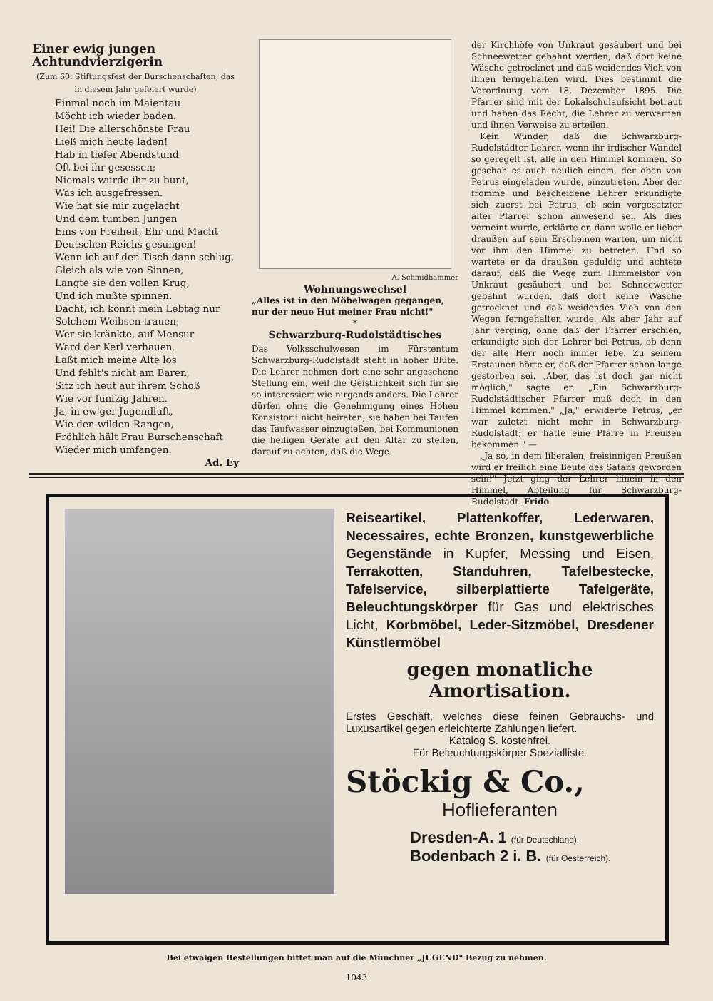Einer ewig jungen Achtundvierzigerin
(Zum 60. Stiftungsfest der Burschenschaften, das in diesem Jahr gefeiert wurde)
Einmal noch im Maientau
Möcht ich wieder baden.
Hei! Die allerschönste Frau
Ließ mich heute laden!
Hab in tiefer Abendstund
Oft bei ihr gesessen;
Niemals wurde ihr zu bunt,
Was ich ausgefressen.
Wie hat sie mir zugelacht
Und dem tumben Jungen
Eins von Freiheit, Ehr und Macht
Deutschen Reichs gesungen!
Wenn ich auf den Tisch dann schlug,
Gleich als wie von Sinnen,
Langte sie den vollen Krug,
Und ich mußte spinnen.
Dacht, ich könnt mein Lebtag nur
Solchem Weibsen trauen;
Wer sie kränkte, auf Mensur
Ward der Kerl verhauen.
Laßt mich meine Alte los
Und fehlt's nicht am Baren,
Sitz ich heut auf ihrem Schoß
Wie vor funfzig Jahren.
Ja, in ew'ger Jugendluft,
Wie den wilden Rangen,
Fröhlich hält Frau Burschenschaft
Wieder mich umfangen.
Ad. Ey
A. Schmidhammer
Wohnungswechsel
„Alles ist in den Möbelwagen gegangen, nur der neue Hut meiner Frau nicht!"
*
Schwarzburg-Rudolstädtisches
Das Volksschulwesen im Fürstentum Schwarzburg-Rudolstadt steht in hoher Blüte. Die Lehrer nehmen dort eine sehr angesehene Stellung ein, weil die Geistlichkeit sich für sie so interessiert wie nirgends anders. Die Lehrer dürfen ohne die Genehmigung eines Hohen Konsistorii nicht heiraten; sie haben bei Taufen das Taufwasser einzugießen, bei Kommunionen die heiligen Geräte auf den Altar zu stellen, darauf zu achten, daß die Wege
der Kirchhöfe von Unkraut gesäubert und bei Schneewetter gebahnt werden, daß dort keine Wäsche getrocknet und daß weidendes Vieh von ihnen ferngehalten wird. Dies bestimmt die Verordnung vom 18. Dezember 1895. Die Pfarrer sind mit der Lokalschulaufsicht betraut und haben das Recht, die Lehrer zu verwarnen und ihnen Verweise zu erteilen.
Kein Wunder, daß die Schwarzburg-Rudolstädter Lehrer, wenn ihr irdischer Wandel so geregelt ist, alle in den Himmel kommen. So geschah es auch neulich einem, der oben von Petrus eingeladen wurde, einzutreten. Aber der fromme und bescheidene Lehrer erkundigte sich zuerst bei Petrus, ob sein vorgesetzter alter Pfarrer schon anwesend sei. Als dies verneint wurde, erklärte er, dann wolle er lieber draußen auf sein Erscheinen warten, um nicht vor ihm den Himmel zu betreten. Und so wartete er da draußen geduldig und achtete darauf, daß die Wege zum Himmelstor von Unkraut gesäubert und bei Schneewetter gebahnt wurden, daß dort keine Wäsche getrocknet und daß weidendes Vieh von den Wegen ferngehalten wurde. Als aber Jahr auf Jahr verging, ohne daß der Pfarrer erschien, erkundigte sich der Lehrer bei Petrus, ob denn der alte Herr noch immer lebe. Zu seinem Erstaunen hörte er, daß der Pfarrer schon lange gestorben sei. „Aber, das ist doch gar nicht möglich," sagte er. „Ein Schwarzburg-Rudolstädtischer Pfarrer muß doch in den Himmel kommen." „Ja," erwiderte Petrus, „er war zuletzt nicht mehr in Schwarzburg-Rudolstadt; er hatte eine Pfarre in Preußen bekommen." —
„Ja so, in dem liberalen, freisinnigen Preußen wird er freilich eine Beute des Satans geworden sein!" Jetzt ging der Lehrer hinein in den Himmel, Abteilung für Schwarzburg-Rudolstadt. Frido
Reiseartikel, Plattenkoffer, Lederwaren, Necessaires, echte Bronzen, kunstgewerbliche Gegenstände in Kupfer, Messing und Eisen, Terrakotten, Standuhren, Tafelbestecke, Tafelservice, silberplattierte Tafelgeräte, Beleuchtungskörper für Gas und elektrisches Licht, Korbmöbel, Leder-Sitzmöbel, Dresdener Künstlermöbel
gegen monatliche
Amortisation.
Erstes Geschäft, welches diese feinen Gebrauchs- und Luxusartikel gegen erleichterte Zahlungen liefert.
Katalog S. kostenfrei.
Für Beleuchtungskörper Spezialliste.
Stöckig & Co.,
Hoflieferanten
Dresden-A. 1 (für Deutschland).
Bodenbach 2 i. B. (für Oesterreich).
Bei etwaigen Bestellungen bittet man auf die Münchner „JUGEND" Bezug zu nehmen.
1043